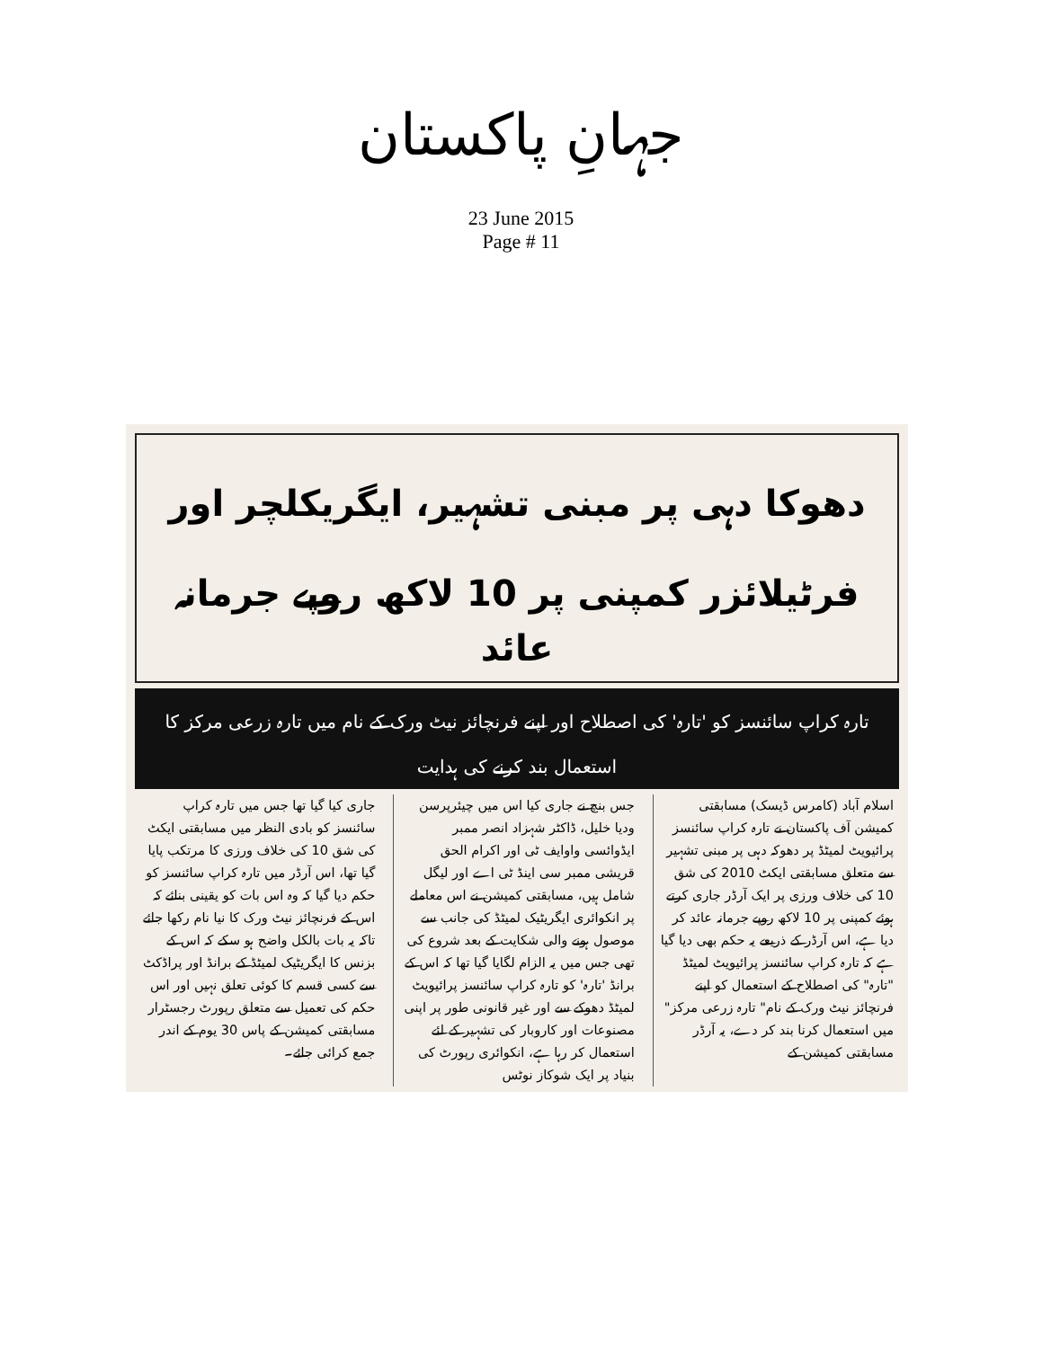جہانِ پاکستان
23 June 2015
Page # 11
دھوکا دہی پر مبنی تشہیر، ایگریکلچر اور فرٹیلائزر کمپنی پر 10 لاکھ روپے جرمانہ عائد
تارہ کراپ سائنسز کو 'تارہ' کی اصطلاح اور اپنے فرنچائز نیٹ ورک کے نام میں تارہ زرعی مرکز کا استعمال بند کرنے کی ہدایت
اسلام آباد (کامرس ڈیسک) مسابقتی کمیشن آف پاکستان نے تارہ کراپ سائنسز پرائیویٹ لمیٹڈ پر دھوکہ دہی پر مبنی تشہیر سے متعلق مسابقتی ایکٹ 2010 کی شق 10 کی خلاف ورزی پر ایک آرڈر جاری کرتے ہوئے کمپنی پر 10 لاکھ روپے جرمانہ عائد کر دیا ہے، اس آرڈر کے ذریعے یہ حکم بھی دیا گیا ہے کہ تارہ کراپ سائنسز پرائیویٹ لمیٹڈ "تارہ" کی اصطلاح کے استعمال کو اپنے فرنچائز نیٹ ورک کے نام" تارہ زرعی مرکز" میں استعمال کرنا بند کر دے، یہ آرڈر مسابقتی کمیشن کے
جس بنچ نے جاری کیا اس میں چیئرپرسن ودیا خلیل، ڈاکٹر شہزاد انصر ممبر ایڈوائسی واوایف ٹی اور اکرام الحق قریشی ممبر سی اینڈ ٹی اے اور لیگل شامل ہیں، مسابقتی کمیشن نے اس معاملے پر انکوائری ایگریٹیک لمیٹڈ کی جانب سے موصول ہونے والی شکایت کے بعد شروع کی تھی جس میں یہ الزام لگایا گیا تھا کہ اس کے برانڈ 'تارہ' کو تارہ کراپ سائنسز پرائیویٹ لمیٹڈ دھوکے سے اور غیر قانونی طور پر اپنی مصنوعات اور کاروبار کی تشہیر کے لئے استعمال کر رہا ہے، انکوائری رپورٹ کی بنیاد پر ایک شوکاز نوٹس
جاری کیا گیا تھا جس میں تارہ کراپ سائنسز کو بادی النظر میں مسابقتی ایکٹ کی شق 10 کی خلاف ورزی کا مرتکب پایا گیا تھا، اس آرڈر میں تارہ کراپ سائنسز کو حکم دیا گیا کہ وہ اس بات کو یقینی بنائے کہ اس کے فرنچائز نیٹ ورک کا نیا نام رکھا جائے تاکہ یہ بات بالکل واضح ہو سکے کہ اس کے بزنس کا ایگریٹیک لمیٹڈ کے برانڈ اور پراڈکٹ سے کسی قسم کا کوئی تعلق نہیں اور اس حکم کی تعمیل سے متعلق رپورٹ رجسٹرار مسابقتی کمیشن کے پاس 30 یوم کے اندر جمع کرائی جائے۔